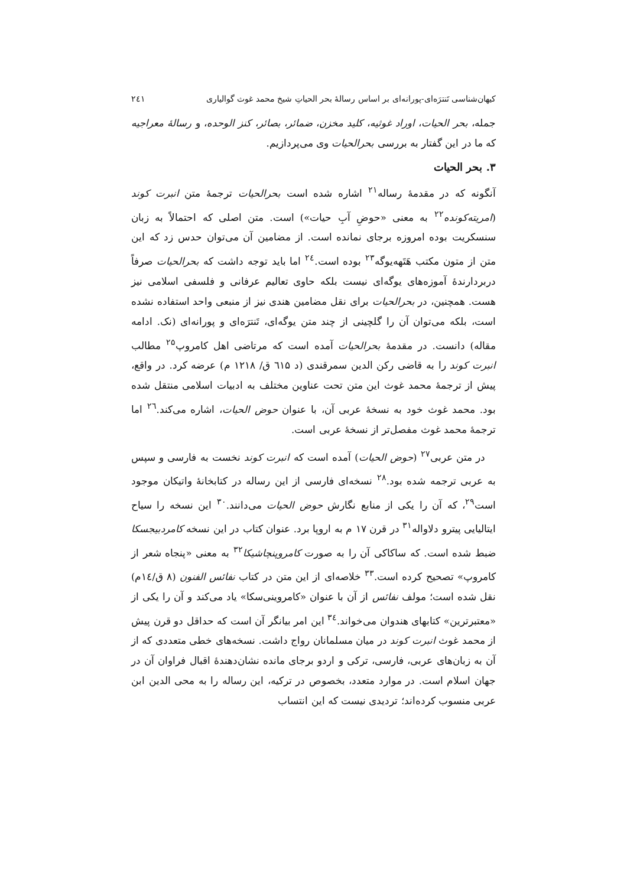کیهان‌شناسی تَنترَه‌ای-پورانه‌ای بر اساس رسالهٔ بحر الحیاتِ شیخ محمد غوث گوالیاری ۲٤۱
جمله، بحر الحیات، اوراد غوثیه، کلید مخزن، ضمائر، بصائر، کنز الوحده، و رسالهٔ معراجیه که ما در این گفتار به بررسی بحرالحیات وی می‌پردازیم.
۳. بحر الحیات
آنگونه که در مقدمهٔ رساله<sup>۲۱</sup> اشاره شده است بحرالحیات ترجمهٔ متن انبرت کوند (امریته‌کونده<sup>۲۲</sup> به معنی «حوضِ آبِ حیات») است. متن اصلی که احتمالاً به زبان سنسکریت بوده امروزه برجای نمانده است. از مضامین آن می‌توان حدس زد که این متن از متون مکتب هَتَهه‌یوگه<sup>۲۳</sup> بوده است.<sup>۲٤</sup> اما باید توجه داشت که بحرالحیات صرفاً دربردارندهٔ آموزه‌های یوگه‌ای نیست بلکه حاوی تعالیم عرفانی و فلسفی اسلامی نیز هست. همچنین، در بحرالحیات برای نقل مضامین هندی نیز از منبعی واحد استفاده نشده است، بلکه می‌توان آن را گلچینی از چند متن یوگه‌ای، تَنترَه‌ای و پورانه‌ای (نک. ادامه مقاله) دانست. در مقدمهٔ بحرالحیات آمده است که مرتاضی اهل کامروپ<sup>۲۵</sup> مطالب انبرت کوند را به قاضی رکن الدین سمرقندی (د ٦۱۵ ق/ ۱۲۱۸ م) عرضه کرد. در واقع، پیش از ترجمهٔ محمد غوث این متن تحت عناوین مختلف به ادبیات اسلامی منتقل شده بود. محمد غوث خود به نسخهٔ عربی آن، با عنوان حوض الحیات، اشاره می‌کند.<sup>۲٦</sup> اما ترجمهٔ محمد غوث مفصل‌تر از نسخهٔ عربی است.
در متن عربی<sup>۲۷</sup> (حوض الحیات) آمده است که انبرت کوند نخست به فارسی و سپس به عربی ترجمه شده بود.<sup>۲۸</sup> نسخه‌ای فارسی از این رساله در کتابخانهٔ واتیکان موجود است<sup>۲۹</sup>، که آن را یکی از منابع نگارش حوض الحیات می‌دانند.<sup>۳۰</sup> این نسخه را سیاح ایتالیایی پیترو دلاواله<sup>۳۱</sup> در قرن ۱۷ م به اروپا برد. عنوان کتاب در این نسخه کامردبیجسکا ضبط شده است. که ساکاکی آن را به صورت کامروپنچاشیکا<sup>۳۲</sup> به معنی «پنجاه شعر از کامروپ» تصحیح کرده است.<sup>۳۳</sup> خلاصه‌ای از این متن در کتاب نفائس الفنون (۸ ق/۱٤م) نقل شده است؛ مولف نفائس از آن با عنوان «کامروینی‌سکا» یاد می‌کند و آن را یکی از «معتبرترین» کتابهای هندوان می‌خواند.<sup>۳٤</sup> این امر بیانگر آن است که حداقل دو قرن پیش از محمد غوث انبرت کوند در میان مسلمانان رواج داشت. نسخه‌های خطی متعددی که از آن به زبان‌های عربی، فارسی، ترکی و اردو برجای مانده نشان‌دهندهٔ اقبال فراوان آن در جهان اسلام است. در موارد متعدد، بخصوص در ترکیه، این رساله را به محی الدین ابن عربی منسوب کرده‌اند؛ تردیدی نیست که این انتساب